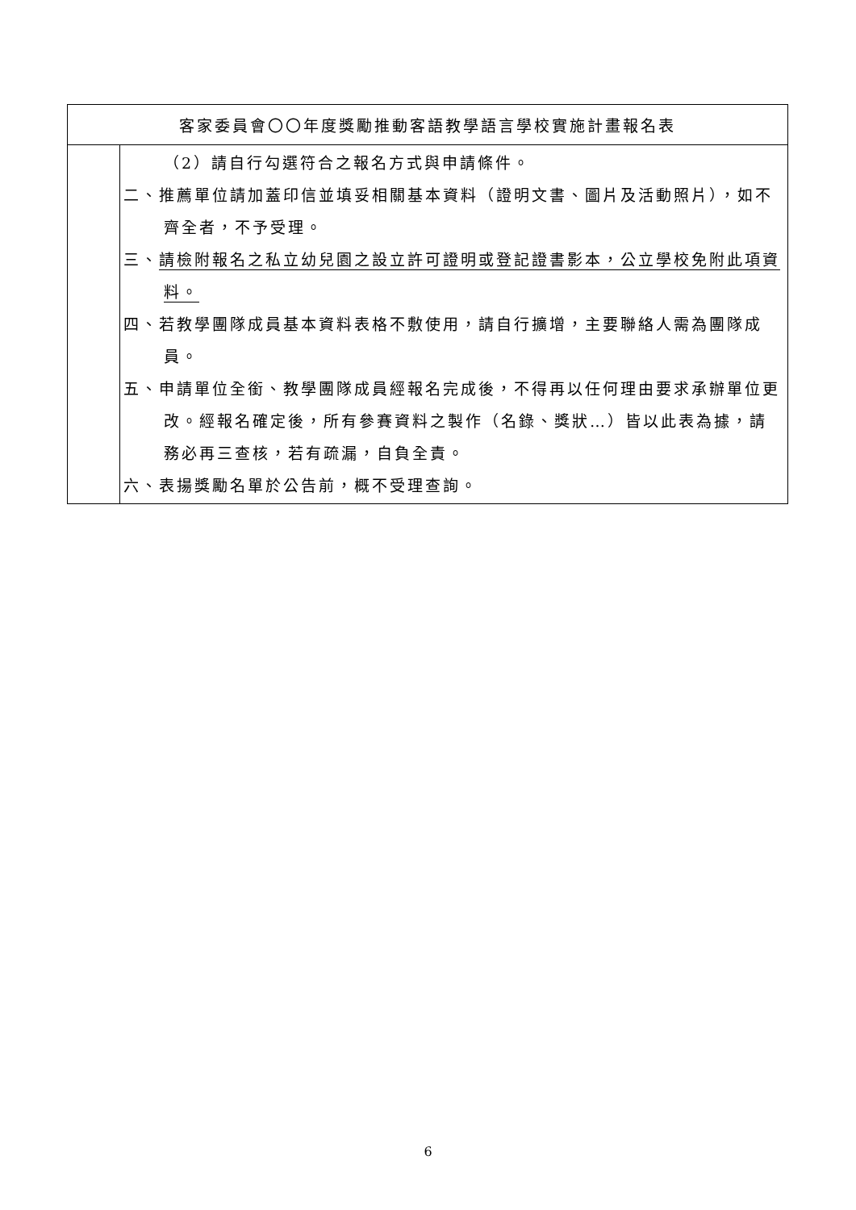| 客家委員會〇〇年度獎勵推動客語教學語言學校實施計畫報名表 | |
| | （2）請自行勾選符合之報名方式與申請條件。 二、推薦單位請加蓋印信並填妥相關基本資料（證明文書、圖片及活動照片），如不齊全者，不予受理。 三、 請檢附報名之私立幼兒園之設立許可證明或登記證書影本，公立學校免附此項資料。 四、若教學團隊成員基本資料表格不敷使用，請自行擴增，主要聯絡人需為團隊成員。 五、申請單位全銜、教學團隊成員經報名完成後，不得再以任何理由要求承辦單位更改。經報名確定後，所有參賽資料之製作（名錄、獎狀…）皆以此表為據，請務必再三查核，若有疏漏，自負全責。 六、表揚獎勵名單於公告前，概不受理查詢。 |
6